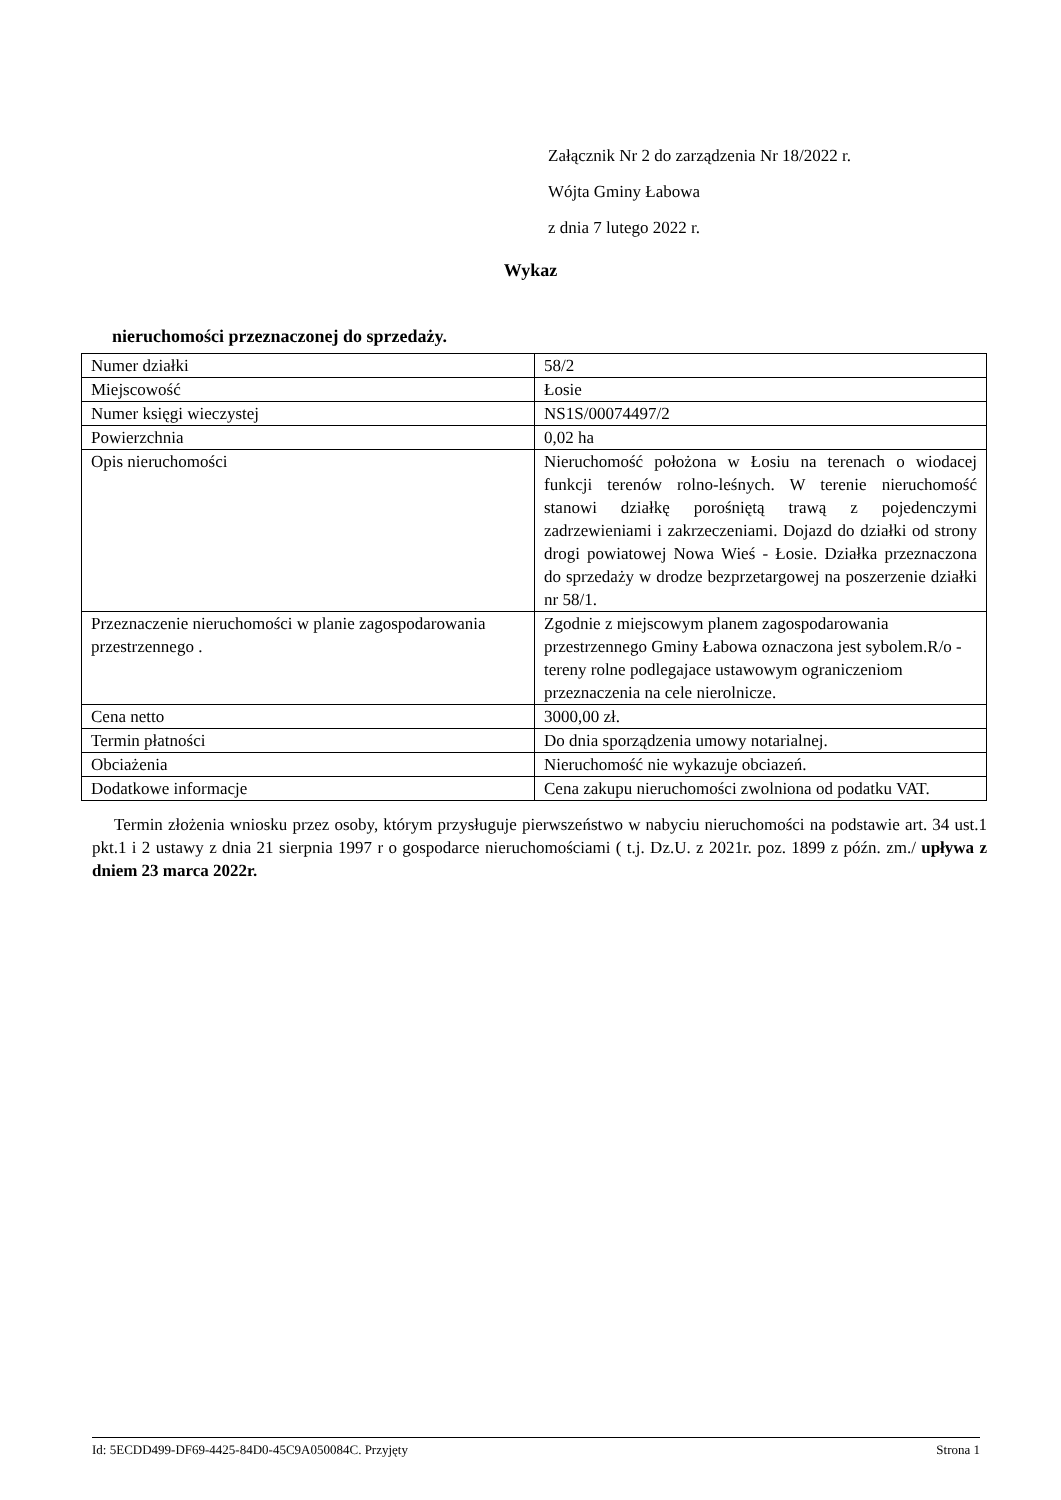Załącznik Nr 2 do zarządzenia Nr 18/2022 r.
Wójta Gminy Łabowa
z dnia 7 lutego 2022 r.
Wykaz
nieruchomości przeznaczonej do sprzedaży.
| Numer działki | 58/2 |
| Miejscowość | Łosie |
| Numer księgi wieczystej | NS1S/00074497/2 |
| Powierzchnia | 0,02 ha |
| Opis nieruchomości | Nieruchomość położona w Łosiu na terenach o wiodacej funkcji terenów rolno-leśnych. W terenie nieruchomość stanowi działkę porośniętą trawą z pojedenczymi zadrzewieniami i zakrzeczeniami. Dojazd do działki od strony drogi powiatowej Nowa Wieś - Łosie. Działka przeznaczona do sprzedaży w drodze bezprzetargowej na poszerzenie działki nr 58/1. |
| Przeznaczenie nieruchomości w planie zagospodarowania przestrzennego . | Zgodnie z miejscowym planem zagospodarowania przestrzennego Gminy Łabowa oznaczona jest sybolem.R/o - tereny rolne podlegajace ustawowym ograniczeniom przeznaczenia na cele nierolnicze. |
| Cena netto | 3000,00 zł. |
| Termin płatności | Do dnia sporządzenia umowy notarialnej. |
| Obciażenia | Nieruchomość nie wykazuje obciazeń. |
| Dodatkowe informacje | Cena zakupu nieruchomości zwolniona od podatku VAT. |
Termin złożenia wniosku przez osoby, którym przysługuje pierwszeństwo w nabyciu nieruchomości na podstawie art. 34 ust.1 pkt.1 i 2 ustawy z dnia 21 sierpnia 1997 r o gospodarce nieruchomościami ( t.j. Dz.U. z 2021r. poz. 1899 z późn. zm./ upływa z dniem 23 marca 2022r.
Id: 5ECDD499-DF69-4425-84D0-45C9A050084C. Przyjęty Strona 1